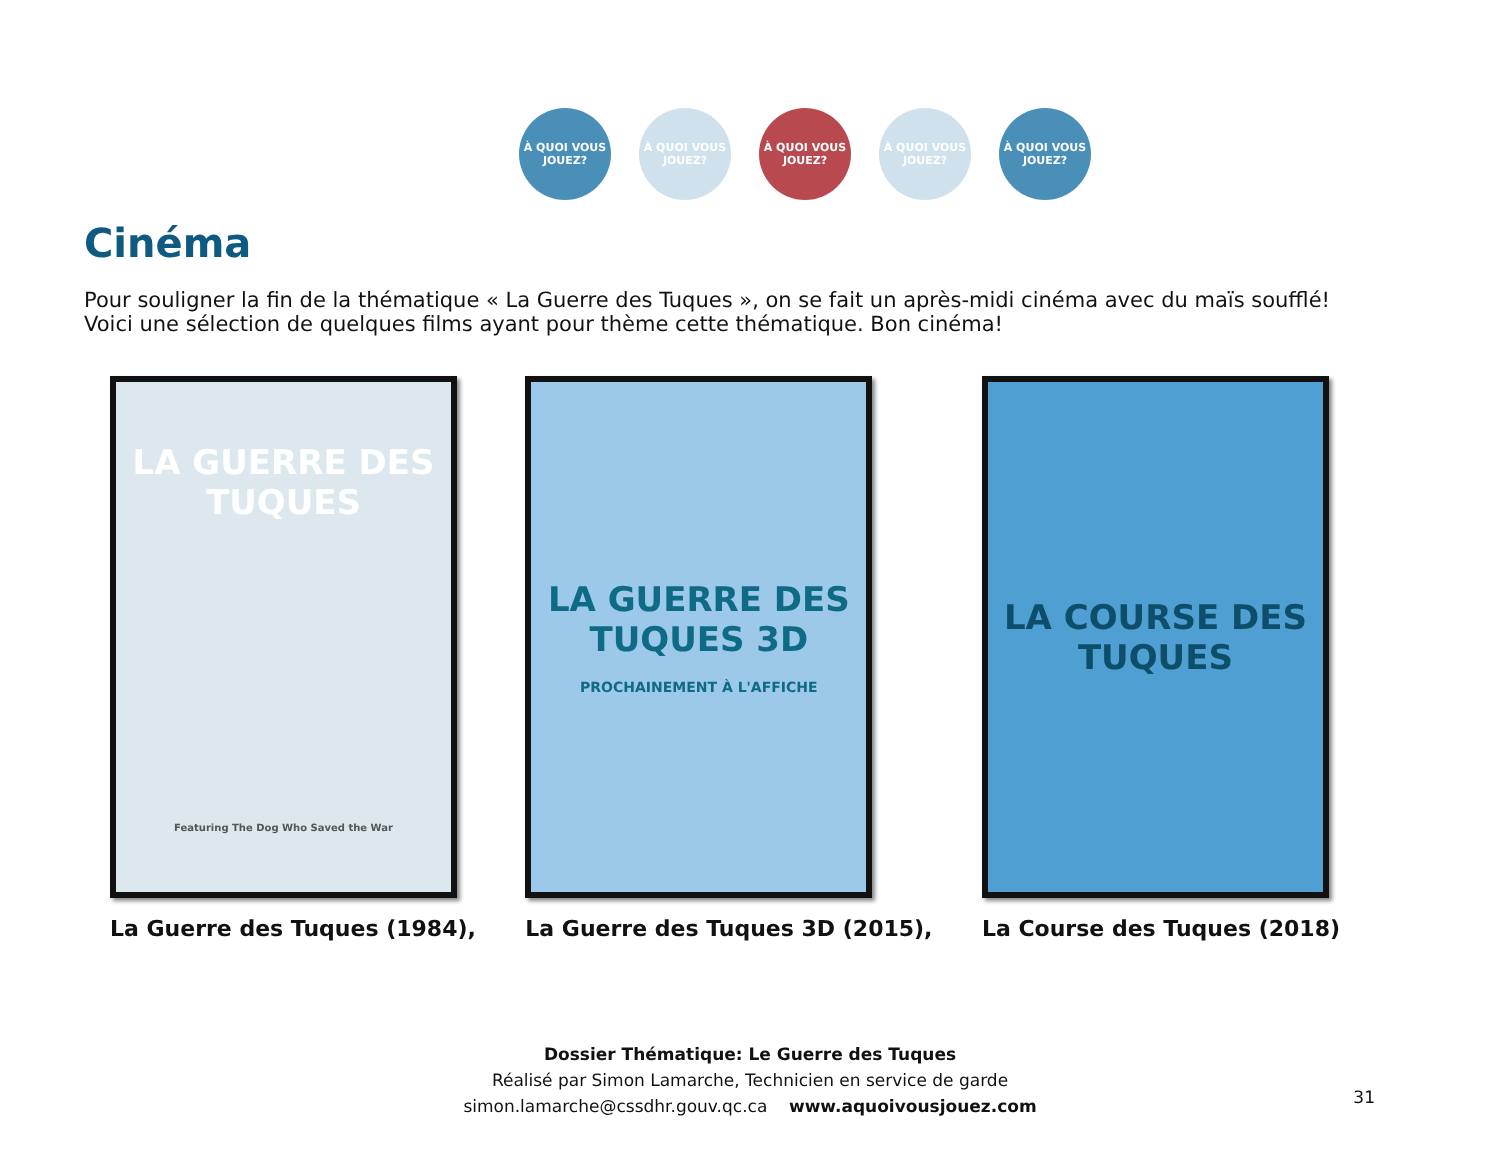À QUOI VOUS JOUEZ?
À QUOI VOUS JOUEZ?
À QUOI VOUS JOUEZ?
À QUOI VOUS JOUEZ?
À QUOI VOUS JOUEZ?
Cinéma
Pour souligner la fin de la thématique « La Guerre des Tuques », on se fait un après-midi cinéma avec du maïs soufflé!
Voici une sélection de quelques films ayant pour thème cette thématique. Bon cinéma!
LA GUERRE DES TUQUES
Featuring The Dog Who Saved the War
La Guerre des Tuques (1984),
LA GUERRE DES TUQUES 3D
PROCHAINEMENT À L'AFFICHE
La Guerre des Tuques 3D (2015),
LA COURSE DES TUQUES
La Course des Tuques (2018)
Dossier Thématique: Le Guerre des Tuques
Réalisé par Simon Lamarche, Technicien en service de garde
simon.lamarche@cssdhr.gouv.qc.ca www.aquoivousjouez.com
31